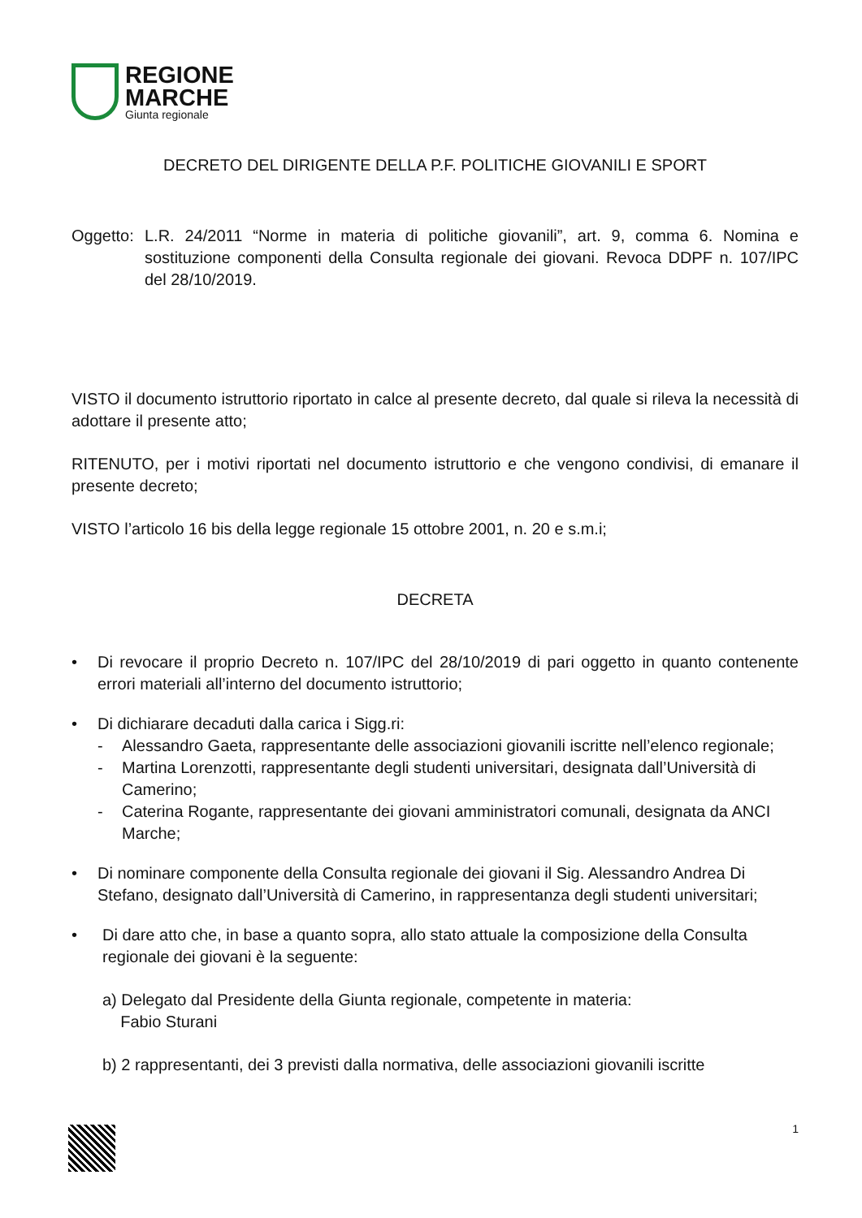REGIONE
MARCHE
Giunta regionale
DECRETO DEL DIRIGENTE DELLA P.F. POLITICHE GIOVANILI E SPORT
Oggetto: L.R. 24/2011 “Norme in materia di politiche giovanili”, art. 9, comma 6. Nomina e sostituzione componenti della Consulta regionale dei giovani. Revoca DDPF n. 107/IPC del 28/10/2019.
VISTO il documento istruttorio riportato in calce al presente decreto, dal quale si rileva la necessità di adottare il presente atto;
RITENUTO, per i motivi riportati nel documento istruttorio e che vengono condivisi, di emanare il presente decreto;
VISTO l’articolo 16 bis della legge regionale 15 ottobre 2001, n. 20 e s.m.i;
DECRETA
• Di revocare il proprio Decreto n. 107/IPC del 28/10/2019 di pari oggetto in quanto contenente errori materiali all’interno del documento istruttorio;
• Di dichiarare decaduti dalla carica i Sigg.ri:
- Alessandro Gaeta, rappresentante delle associazioni giovanili iscritte nell’elenco regionale;
- Martina Lorenzotti, rappresentante degli studenti universitari, designata dall’Università di Camerino;
- Caterina Rogante, rappresentante dei giovani amministratori comunali, designata da ANCI Marche;
• Di nominare componente della Consulta regionale dei giovani il Sig. Alessandro Andrea Di Stefano, designato dall’Università di Camerino, in rappresentanza degli studenti universitari;
• Di dare atto che, in base a quanto sopra, allo stato attuale la composizione della Consulta regionale dei giovani è la seguente:
a) Delegato dal Presidente della Giunta regionale, competente in materia:
Fabio Sturani
b) 2 rappresentanti, dei 3 previsti dalla normativa, delle associazioni giovanili iscritte
1